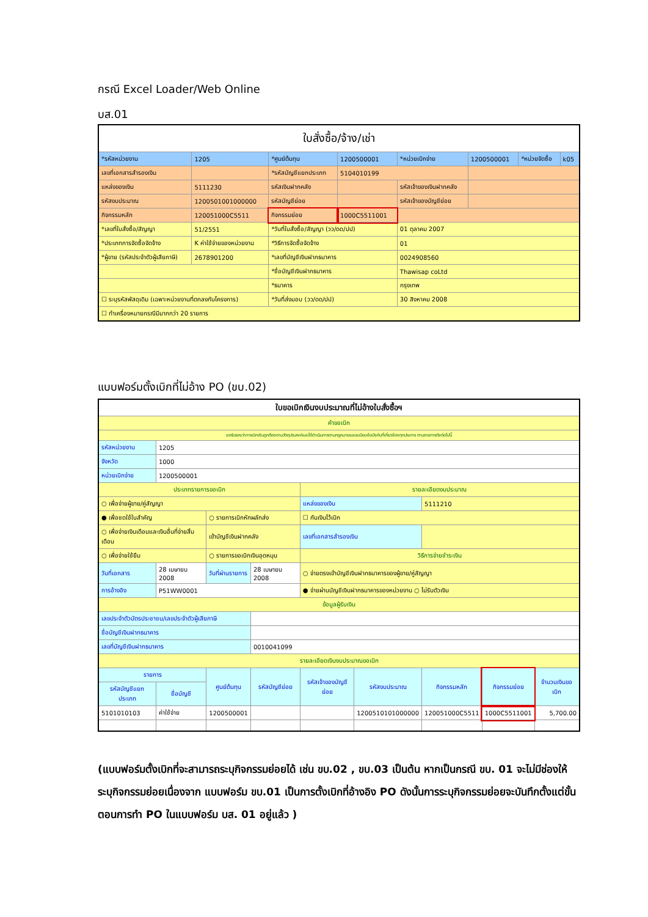กรณี Excel Loader/Web Online
บส.01
| ใบสั่งซื้อ/จ้าง/เช่า | | | | | | | |
| *รหัสหน่วยงาน | 1205 | *ศูนย์ต้นทุน | 1200500001 | *หน่วยเบิกจ่าย | 1200500001 | *หน่วยจัดซื้อ | k05 |
| เลขที่เอกสารสำรองเงิน | | *รหัสบัญชีแยกประเภท | 5104010199 | | | | |
| แหล่งของเงิน | 5111230 | รหัสเงินฝากคลัง | | รหัสเจ้าของเงินฝากคลัง | | | |
| รหัสงบประมาณ | 1200501001000000 | รหัสบัญชีย่อย | | รหัสเจ้าของบัญชีย่อย | | | |
| กิจกรรมหลัก | 120051000C5511 | กิจกรรมย่อย | 1000C5511001 | | | | |
| *เลขที่ใบสั่งซื้อ/สัญญา | 51/2551 | *วันที่ใบสั่งซื้อ/สัญญา (วว/ดด/ปป) | | 01 ตุลาคม 2007 | | | |
| *ประเภทการจัดซื้อจัดจ้าง | K ค่าใช้จ่ายของหน่วยงาน | *วิธีการจัดซื้อจัดจ้าง | | 01 | | | |
| *ผู้ขาย (รหัสประจำตัวผู้เสียภาษี) | 2678901200 | *เลขที่บัญชีเงินฝากธนาคาร | | 0024908560 | | | |
| | | *ชื่อบัญชีเงินฝากธนาคาร | | Thawisap coLtd | | | |
| | | *ธนาคาร | | กรุงเทพ | | | |
| ☐ ระบุรหัสพัสดุเดิม (เฉพาะหน่วยงานที่ตกลงกับโครงการ) | | *วันที่ส่งมอบ (วว/ดด/ปป) | | 30 สิงหาคม 2008 | | | |
| ☐ ทำเครื่องหมายกรณีมีมากกว่า 20 รายการ | | | | | | | |
แบบฟอร์มตั้งเบิกที่ไม่อ้าง PO (ขบ.02)
| ใบขอเบิกเงินงบประมาณที่ไม่อ้างใบสั่งซื้อฯ | | | | | | | | |
| คำขอเบิก | | | | | | | | |
| ขอรับรองว่าการเบิกเงินถูกต้องตามวัตถุประสงค์และได้ดำเนินการตามกฎหมายและระเบียบข้อบังคับที่เกี่ยวข้องทุกประการ ตามรายการดังต่อไปนี้ | | | | | | | | |
| รหัสหน่วยงาน | 1205 | | | | | | | |
| จังหวัด | 1000 | | | | | | | |
| หน่วยเบิกจ่าย | 1200500001 | | | | | | | |
| ประเภทรายการขอเบิก | | | | รายละเอียดงบประมาณ | | | | |
| ○ เพื่อจ่ายผู้ขาย/คู่สัญญา | | | | แหล่งของเงิน | | 5111210 | | |
| ● เพื่อชดใช้ใบสำคัญ | | ○ รายการเบิกหักผลักส่ง | | ☐ กันเงินไว้เบิก | | | | |
| ○ เพื่อจ่ายเงินเดือนและเงินอื่นที่จ่ายสิ้นเดือน | | เข้าบัญชีเงินฝากคลัง | | เลขที่เอกสารสำรองเงิน | | | | |
| ○ เพื่อจ่ายใช้ยืม | | ○ รายการขอเบิกเงินอุดหนุน | | วิธีการจ่ายชำระเงิน | | | | |
| วันที่เอกสาร | 28 เมษายน 2008 | วันที่ผ่านรายการ | 28 เมษายน 2008 | ○ จ่ายตรงเข้าบัญชีเงินฝากธนาคารของผู้ขาย/คู่สัญญา | | | | |
| การอ้างอิง | P51WW0001 | | | ● จ่ายผ่านบัญชีเงินฝากธนาคารของหน่วยงาน ○ ไม่รับตัวเงิน | | | | |
| ข้อมูลผู้รับเงิน | | | | | | | | |
| เลขประจำตัวบัตรประชาชน/เลขประจำตัวผู้เสียภาษี | | | | | | | | |
| ชื่อบัญชีเงินฝากธนาคาร | | | | | | | | |
| เลขที่บัญชีเงินฝากธนาคาร | | | 0010041099 | | | | | |
| รายละเอียดเงินงบประมาณขอเบิก | | | | | | | | |
| รายการ | | ศูนย์ต้นทุน | รหัสบัญชีย่อย | รหัสเจ้าของบัญชีย่อย | รหัสงบประมาณ | กิจกรรมหลัก | กิจกรรมย่อย | จำนวนเงินขอเบิก |
| รหัสบัญชีแยกประเภท | ชื่อบัญชี | | | | | | | |
| 5101010103 | ค่าใช้จ่าย | 1200500001 | | | 1200510101000000 | 120051000C5511 | 1000C5511001 | 5,700.00 |
(แบบฟอร์มตั้งเบิกที่จะสามารถระบุกิจกรรมย่อยได้ เช่น ขบ.02 , ขบ.03 เป็นต้น หากเป็นกรณี ขบ. 01 จะไม่มีช่องให้ระบุกิจกรรมย่อยเนื่องจาก แบบฟอร์ม ขบ.01 เป็นการตั้งเบิกที่อ้างอิง PO ดังนั้นการระบุกิจกรรมย่อยจะบันทึกตั้งแต่ขั้นตอนการทำ PO ในแบบฟอร์ม บส. 01 อยู่แล้ว )